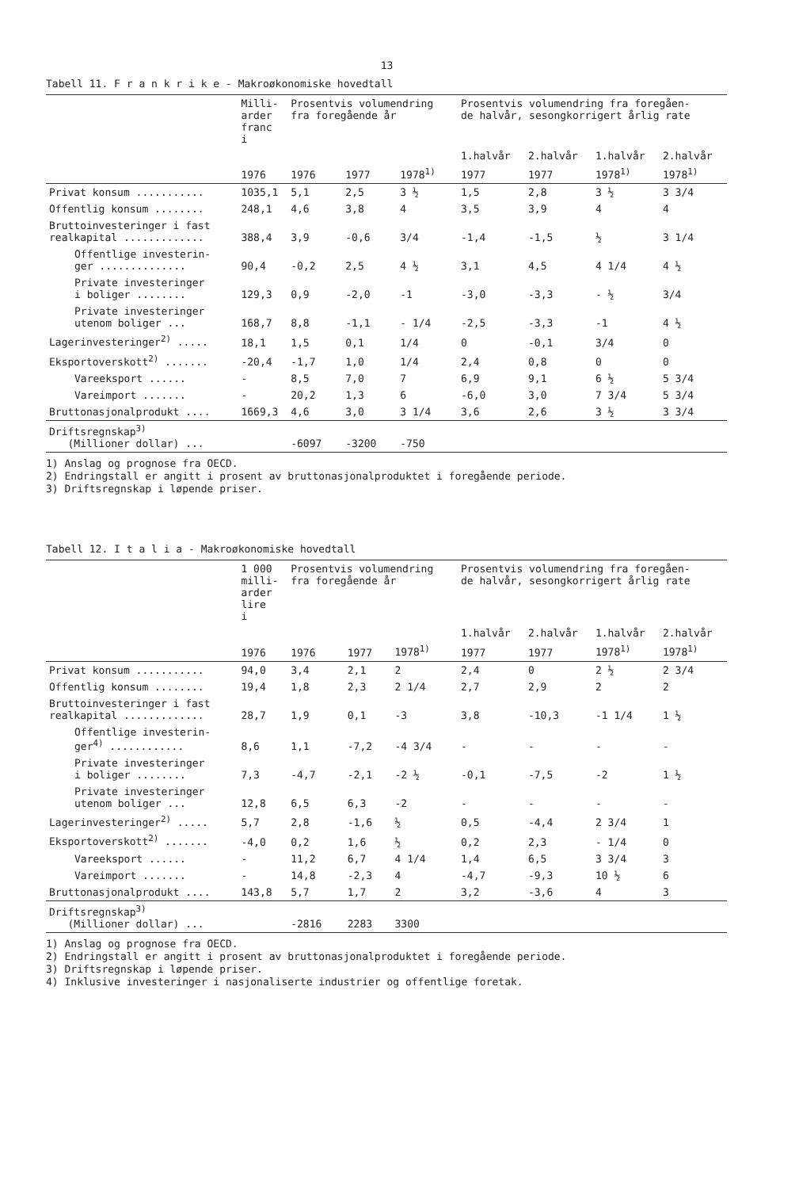13
Tabell 11. F r a n k r i k e - Makroøkonomiske hovedtall
| | Milli- arder franc i | Prosentvis volumendring fra foregående år | | | Prosentvis volumendring fra foregåen- de halvår, sesongkorrigert årlig rate | | | |
| --- | --- | --- | --- | --- | --- | --- | --- | --- |
| | | | | | 1.halvår | 2.halvår | 1.halvår | 2.halvår |
| | 1976 | 1976 | 1977 | 1978<sup>1)</sup> | 1977 | 1977 | 1978<sup>1)</sup> | 1978<sup>1)</sup> |
| Privat konsum ........... | 1035,1 | 5,1 | 2,5 | 3 ½ | 1,5 | 2,8 | 3 ½ | 3 3/4 |
| Offentlig konsum ........ | 248,1 | 4,6 | 3,8 | 4 | 3,5 | 3,9 | 4 | 4 |
| Bruttoinvesteringer i fast realkapital ............. | 388,4 | 3,9 | -0,6 | 3/4 | -1,4 | -1,5 | ½ | 3 1/4 |
| Offentlige investerin- ger .............. | 90,4 | -0,2 | 2,5 | 4 ½ | 3,1 | 4,5 | 4 1/4 | 4 ½ |
| Private investeringer i boliger ........ | 129,3 | 0,9 | -2,0 | -1 | -3,0 | -3,3 | - ½ | 3/4 |
| Private investeringer utenom boliger ... | 168,7 | 8,8 | -1,1 | - 1/4 | -2,5 | -3,3 | -1 | 4 ½ |
| Lagerinvesteringer<sup>2)</sup> ..... | 18,1 | 1,5 | 0,1 | 1/4 | 0 | -0,1 | 3/4 | 0 |
| Eksportoverskott<sup>2)</sup> ....... | -20,4 | -1,7 | 1,0 | 1/4 | 2,4 | 0,8 | 0 | 0 |
| Vareeksport ...... | - | 8,5 | 7,0 | 7 | 6,9 | 9,1 | 6 ½ | 5 3/4 |
| Vareimport ....... | - | 20,2 | 1,3 | 6 | -6,0 | 3,0 | 7 3/4 | 5 3/4 |
| Bruttonasjonalprodukt .... | 1669,3 | 4,6 | 3,0 | 3 1/4 | 3,6 | 2,6 | 3 ½ | 3 3/4 |
| Driftsregnskap<sup>3)</sup> (Millioner dollar) ... | | -6097 | -3200 | -750 | | | | |
1) Anslag og prognose fra OECD.
2) Endringstall er angitt i prosent av bruttonasjonalproduktet i foregående periode.
3) Driftsregnskap i løpende priser.
Tabell 12. I t a l i a - Makroøkonomiske hovedtall
| | 1 000 milli- arder lire i | Prosentvis volumendring fra foregående år | | | Prosentvis volumendring fra foregåen- de halvår, sesongkorrigert årlig rate | | | |
| --- | --- | --- | --- | --- | --- | --- | --- | --- |
| | | | | | 1.halvår | 2.halvår | 1.halvår | 2.halvår |
| | 1976 | 1976 | 1977 | 1978<sup>1)</sup> | 1977 | 1977 | 1978<sup>1)</sup> | 1978<sup>1)</sup> |
| Privat konsum ........... | 94,0 | 3,4 | 2,1 | 2 | 2,4 | 0 | 2 ½ | 2 3/4 |
| Offentlig konsum ........ | 19,4 | 1,8 | 2,3 | 2 1/4 | 2,7 | 2,9 | 2 | 2 |
| Bruttoinvesteringer i fast realkapital ............. | 28,7 | 1,9 | 0,1 | -3 | 3,8 | -10,3 | -1 1/4 | 1 ½ |
| Offentlige investerin- ger<sup>4)</sup> ............ | 8,6 | 1,1 | -7,2 | -4 3/4 | - | - | - | - |
| Private investeringer i boliger ........ | 7,3 | -4,7 | -2,1 | -2 ½ | -0,1 | -7,5 | -2 | 1 ½ |
| Private investeringer utenom boliger ... | 12,8 | 6,5 | 6,3 | -2 | - | - | - | - |
| Lagerinvesteringer<sup>2)</sup> ..... | 5,7 | 2,8 | -1,6 | ½ | 0,5 | -4,4 | 2 3/4 | 1 |
| Eksportoverskott<sup>2)</sup> ....... | -4,0 | 0,2 | 1,6 | ½ | 0,2 | 2,3 | - 1/4 | 0 |
| Vareeksport ...... | - | 11,2 | 6,7 | 4 1/4 | 1,4 | 6,5 | 3 3/4 | 3 |
| Vareimport ....... | - | 14,8 | -2,3 | 4 | -4,7 | -9,3 | 10 ½ | 6 |
| Bruttonasjonalprodukt .... | 143,8 | 5,7 | 1,7 | 2 | 3,2 | -3,6 | 4 | 3 |
| Driftsregnskap<sup>3)</sup> (Millioner dollar) ... | | -2816 | 2283 | 3300 | | | | |
1) Anslag og prognose fra OECD.
2) Endringstall er angitt i prosent av bruttonasjonalproduktet i foregående periode.
3) Driftsregnskap i løpende priser.
4) Inklusive investeringer i nasjonaliserte industrier og offentlige foretak.